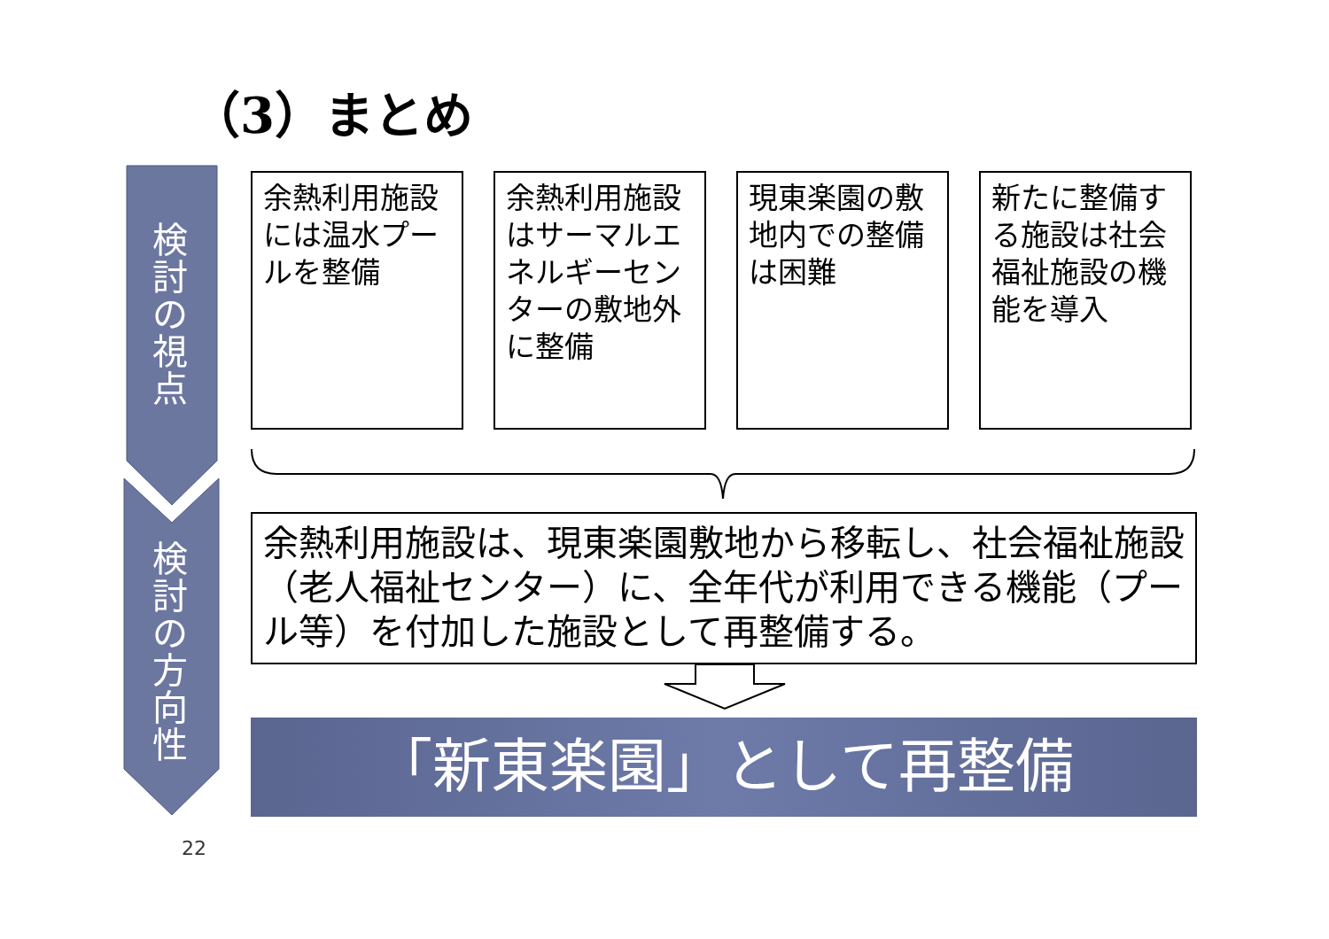（3）まとめ
検
討
の
視
点
検
討
の
方
向
性
余熱利用施設には温水プールを整備
余熱利用施設はサーマルエネルギーセンターの敷地外に整備
現東楽園の敷地内での整備は困難
新たに整備する施設は社会福祉施設の機能を導入
余熱利用施設は、現東楽園敷地から移転し、社会福祉施設（老人福祉センター）に、全年代が利用できる機能（プール等）を付加した施設として再整備する。
「新東楽園」として再整備
22